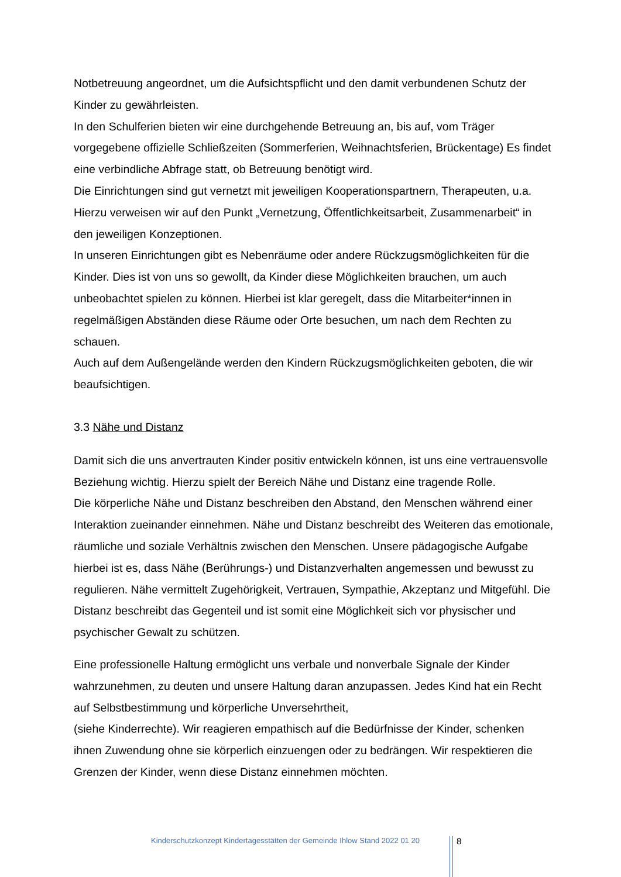Notbetreuung angeordnet, um die Aufsichtspflicht und den damit verbundenen Schutz der Kinder zu gewährleisten.
In den Schulferien bieten wir eine durchgehende Betreuung an, bis auf, vom Träger vorgegebene offizielle Schließzeiten (Sommerferien, Weihnachtsferien, Brückentage) Es findet eine verbindliche Abfrage statt, ob Betreuung benötigt wird.
Die Einrichtungen sind gut vernetzt mit jeweiligen Kooperationspartnern, Therapeuten, u.a. Hierzu verweisen wir auf den Punkt „Vernetzung, Öffentlichkeitsarbeit, Zusammenarbeit“ in den jeweiligen Konzeptionen.
In unseren Einrichtungen gibt es Nebenräume oder andere Rückzugsmöglichkeiten für die Kinder. Dies ist von uns so gewollt, da Kinder diese Möglichkeiten brauchen, um auch unbeobachtet spielen zu können. Hierbei ist klar geregelt, dass die Mitarbeiter*innen in regelmäßigen Abständen diese Räume oder Orte besuchen, um nach dem Rechten zu schauen.
Auch auf dem Außengelände werden den Kindern Rückzugsmöglichkeiten geboten, die wir beaufsichtigen.
3.3 Nähe und Distanz
Damit sich die uns anvertrauten Kinder positiv entwickeln können, ist uns eine vertrauensvolle Beziehung wichtig. Hierzu spielt der Bereich Nähe und Distanz eine tragende Rolle.
Die körperliche Nähe und Distanz beschreiben den Abstand, den Menschen während einer Interaktion zueinander einnehmen. Nähe und Distanz beschreibt des Weiteren das emotionale, räumliche und soziale Verhältnis zwischen den Menschen. Unsere pädagogische Aufgabe hierbei ist es, dass Nähe (Berührungs-) und Distanzverhalten angemessen und bewusst zu regulieren. Nähe vermittelt Zugehörigkeit, Vertrauen, Sympathie, Akzeptanz und Mitgefühl. Die Distanz beschreibt das Gegenteil und ist somit eine Möglichkeit sich vor physischer und psychischer Gewalt zu schützen.
Eine professionelle Haltung ermöglicht uns verbale und nonverbale Signale der Kinder wahrzunehmen, zu deuten und unsere Haltung daran anzupassen. Jedes Kind hat ein Recht auf Selbstbestimmung und körperliche Unversehrtheit,
(siehe Kinderrechte). Wir reagieren empathisch auf die Bedürfnisse der Kinder, schenken ihnen Zuwendung ohne sie körperlich einzuengen oder zu bedrängen. Wir respektieren die Grenzen der Kinder, wenn diese Distanz einnehmen möchten.
Kinderschutzkonzept Kindertagesstätten der Gemeinde Ihlow Stand 2022 01 20
8